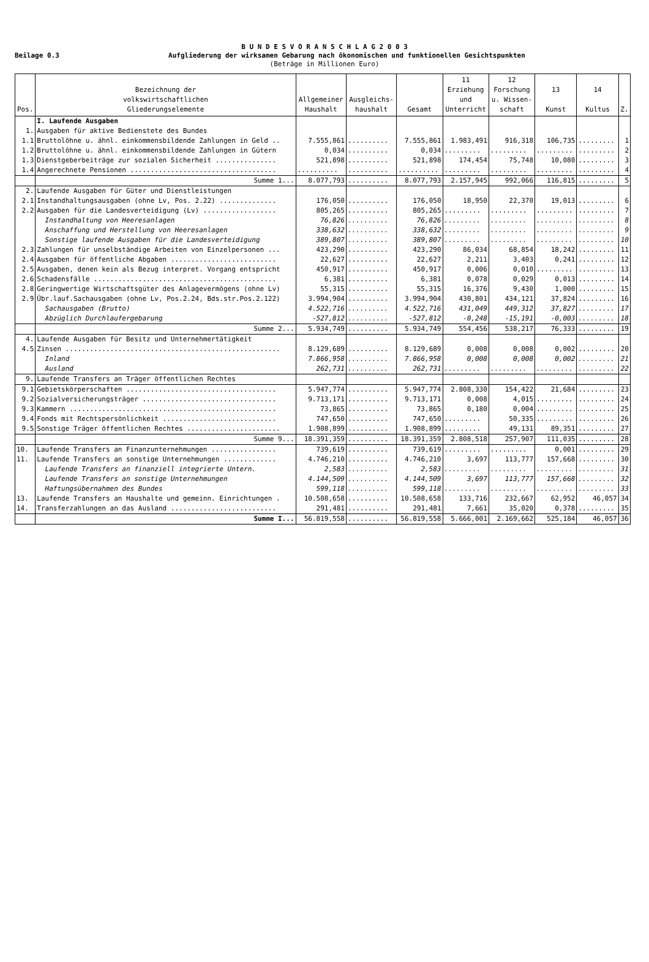B U N D E S V O R A N S C H L A G 2 0 0 3
Beilage 0.3
Aufgliederung der wirksamen Gebarung nach ökonomischen und funktionellen Gesichtspunkten
(Beträge in Millionen Euro)
| Pos. | Bezeichnung der volkswirtschaftlichen Gliederungselemente | Allgemeiner Haushalt | Ausgleichs- haushalt | Gesamt | 11 Erziehung und Unterricht | 12 Forschung u. Wissen- schaft | 13 Kunst | 14 Kultus | Z. |
| --- | --- | --- | --- | --- | --- | --- | --- | --- | --- |
| | I. Laufende Ausgaben | | | | | | | | |
| 1. | Ausgaben für aktive Bedienstete des Bundes | | | | | | | | |
| 1.1 | Bruttolöhne u. ähnl. einkommensbildende Zahlungen in Geld .. | 7.555,861 | .......... | 7.555,861 | 1.983,491 | 916,318 | 106,735 | ......... | 1 |
| 1.2 | Bruttolöhne u. ähnl. einkommensbildende Zahlungen in Gütern | 0,034 | .......... | 0,034 | ......... | ......... | ......... | ......... | 2 |
| 1.3 | Dienstgeberbeiträge zur sozialen Sicherheit ............... | 521,898 | .......... | 521,898 | 174,454 | 75,748 | 10,080 | ......... | 3 |
| 1.4 | Angerechnete Pensionen .................................... | .......... | .......... | .......... | ......... | ......... | ......... | ......... | 4 |
| | Summe 1... | 8.077,793 | .......... | 8.077,793 | 2.157,945 | 992,066 | 116,815 | ......... | 5 |
| 2. | Laufende Ausgaben für Güter und Dienstleistungen | | | | | | | | |
| 2.1 | Instandhaltungsausgaben (ohne Lv, Pos. 2.22) .............. | 176,050 | .......... | 176,050 | 18,950 | 22,370 | 19,013 | ......... | 6 |
| 2.2 | Ausgaben für die Landesverteidigung (Lv) .................. | 805,265 | .......... | 805,265 | ......... | ......... | ......... | ......... | 7 |
| | Instandhaltung von Heeresanlagen | 76,826 | .......... | 76,826 | ......... | ......... | ......... | ......... | 8 |
| | Anschaffung und Herstellung von Heeresanlagen | 338,632 | .......... | 338,632 | ......... | ......... | ......... | ......... | 9 |
| | Sonstige laufende Ausgaben für die Landesverteidigung | 389,807 | .......... | 389,807 | ......... | ......... | ......... | ......... | 10 |
| 2.3 | Zahlungen für unselbständige Arbeiten von Einzelpersonen ... | 423,290 | .......... | 423,290 | 86,034 | 68,854 | 18,242 | ......... | 11 |
| 2.4 | Ausgaben für öffentliche Abgaben .......................... | 22,627 | .......... | 22,627 | 2,211 | 3,403 | 0,241 | ......... | 12 |
| 2.5 | Ausgaben, denen kein als Bezug interpret. Vorgang entspricht | 450,917 | .......... | 450,917 | 0,006 | 0,010 | ......... | ......... | 13 |
| 2.6 | Schadensfälle ............................................. | 6,381 | .......... | 6,381 | 0,078 | 0,029 | 0,013 | ......... | 14 |
| 2.8 | Geringwertige Wirtschaftsgüter des Anlagevermögens (ohne Lv) | 55,315 | .......... | 55,315 | 16,376 | 9,430 | 1,000 | ......... | 15 |
| 2.9 | Übr.lauf.Sachausgaben (ohne Lv, Pos.2.24, Bds.str.Pos.2.122) | 3.994,904 | .......... | 3.994,904 | 430,801 | 434,121 | 37,824 | ......... | 16 |
| | Sachausgaben (Brutto) | 4.522,716 | .......... | 4.522,716 | 431,049 | 449,312 | 37,827 | ......... | 17 |
| | Abzüglich Durchlaufergebarung | -527,812 | .......... | -527,812 | -0,248 | -15,191 | -0,003 | ......... | 18 |
| | Summe 2... | 5.934,749 | .......... | 5.934,749 | 554,456 | 538,217 | 76,333 | ......... | 19 |
| 4. | Laufende Ausgaben für Besitz und Unternehmertätigkeit | | | | | | | | |
| 4.5 | Zinsen ..................................................... | 8.129,689 | .......... | 8.129,689 | 0,008 | 0,008 | 0,002 | ......... | 20 |
| | Inland | 7.866,958 | .......... | 7.866,958 | 0,008 | 0,008 | 0,002 | ......... | 21 |
| | Ausland | 262,731 | .......... | 262,731 | ......... | ......... | ......... | ......... | 22 |
| 9. | Laufende Transfers an Träger öffentlichen Rechtes | | | | | | | | |
| 9.1 | Gebietskörperschaften ..................................... | 5.947,774 | .......... | 5.947,774 | 2.808,330 | 154,422 | 21,684 | ......... | 23 |
| 9.2 | Sozialversicherungsträger ................................. | 9.713,171 | .......... | 9.713,171 | 0,008 | 4,015 | ......... | ......... | 24 |
| 9.3 | Kammern ................................................... | 73,865 | .......... | 73,865 | 0,180 | 0,004 | ......... | ......... | 25 |
| 9.4 | Fonds mit Rechtspersönlichkeit ............................ | 747,650 | .......... | 747,650 | ......... | 50,335 | ......... | ......... | 26 |
| 9.5 | Sonstige Träger öffentlichen Rechtes ....................... | 1.908,899 | .......... | 1.908,899 | ......... | 49,131 | 89,351 | ......... | 27 |
| | Summe 9... | 18.391,359 | .......... | 18.391,359 | 2.808,518 | 257,907 | 111,035 | ......... | 28 |
| 10. | Laufende Transfers an Finanzunternehmungen ................ | 739,619 | .......... | 739,619 | ......... | ......... | 0,001 | ......... | 29 |
| 11. | Laufende Transfers an sonstige Unternehmungen ............. | 4.746,210 | .......... | 4.746,210 | 3,697 | 113,777 | 157,668 | ......... | 30 |
| | Laufende Transfers an finanziell integrierte Untern. | 2,583 | .......... | 2,583 | ......... | ......... | ......... | ......... | 31 |
| | Laufende Transfers an sonstige Unternehmungen | 4.144,509 | .......... | 4.144,509 | 3,697 | 113,777 | 157,668 | ......... | 32 |
| | Haftungsübernahmen des Bundes | 599,118 | .......... | 599,118 | ......... | ......... | ......... | ......... | 33 |
| 13. | Laufende Transfers an Haushalte und gemeinn. Einrichtungen . | 10.508,658 | .......... | 10.508,658 | 133,716 | 232,667 | 62,952 | 46,057 | 34 |
| 14. | Transferzahlungen an das Ausland .......................... | 291,481 | .......... | 291,481 | 7,661 | 35,020 | 0,378 | ......... | 35 |
| | Summe I... | 56.819,558 | .......... | 56.819,558 | 5.666,001 | 2.169,662 | 525,184 | 46,057 | 36 |